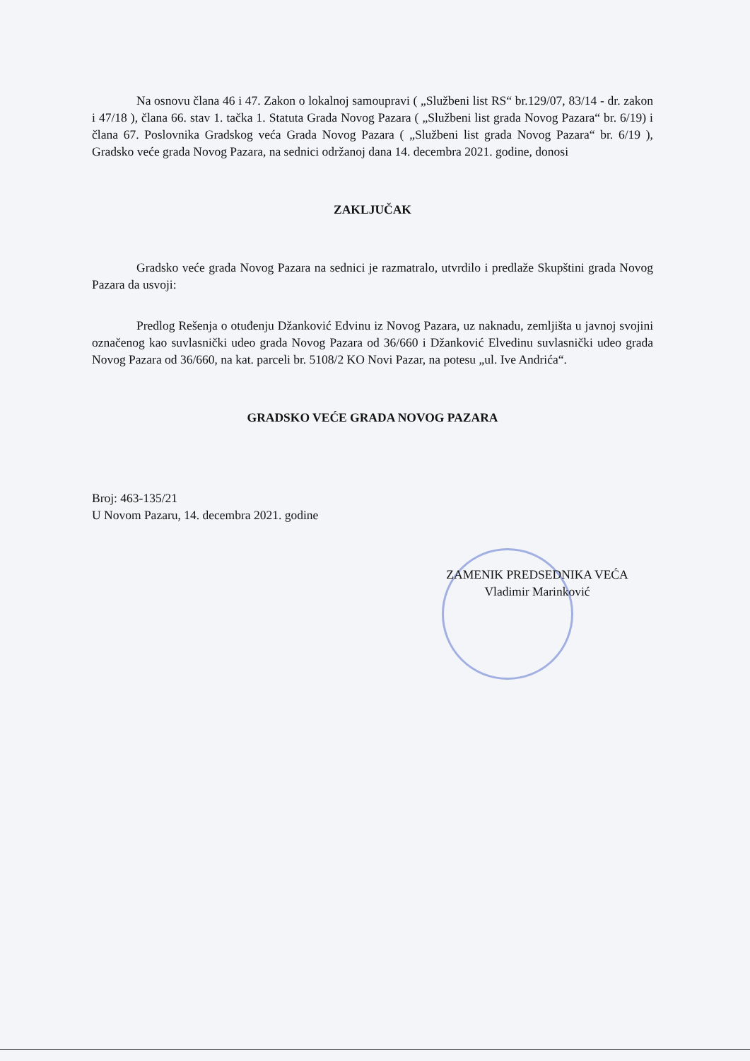Na osnovu člana 46 i 47. Zakon o lokalnoj samoupravi ( „Službeni list RS“ br.129/07, 83/14 - dr. zakon i 47/18 ), člana 66. stav 1. tačka 1. Statuta Grada Novog Pazara ( „Službeni list grada Novog Pazara“ br. 6/19) i člana 67. Poslovnika Gradskog veća Grada Novog Pazara ( „Službeni list grada Novog Pazara“ br. 6/19 ), Gradsko veće grada Novog Pazara, na sednici održanoj dana 14. decembra 2021. godine, donosi
ZAKLJUČAK
Gradsko veće grada Novog Pazara na sednici je razmatralo, utvrdilo i predlaže Skupštini grada Novog Pazara da usvoji:
Predlog Rešenja o otuđenju Džanković Edvinu iz Novog Pazara, uz naknadu, zemljišta u javnoj svojini označenog kao suvlasnički udeo grada Novog Pazara od 36/660 i Džanković Elvedinu suvlasnički udeo grada Novog Pazara od 36/660, na kat. parceli br. 5108/2 KO Novi Pazar, na potesu „ul. Ive Andrića“.
GRADSKO VEĆE GRADA NOVOG PAZARA
Broj: 463-135/21
U Novom Pazaru, 14. decembra 2021. godine
ZAMENIK PREDSEDNIKA VEĆA
Vladimir Marinković